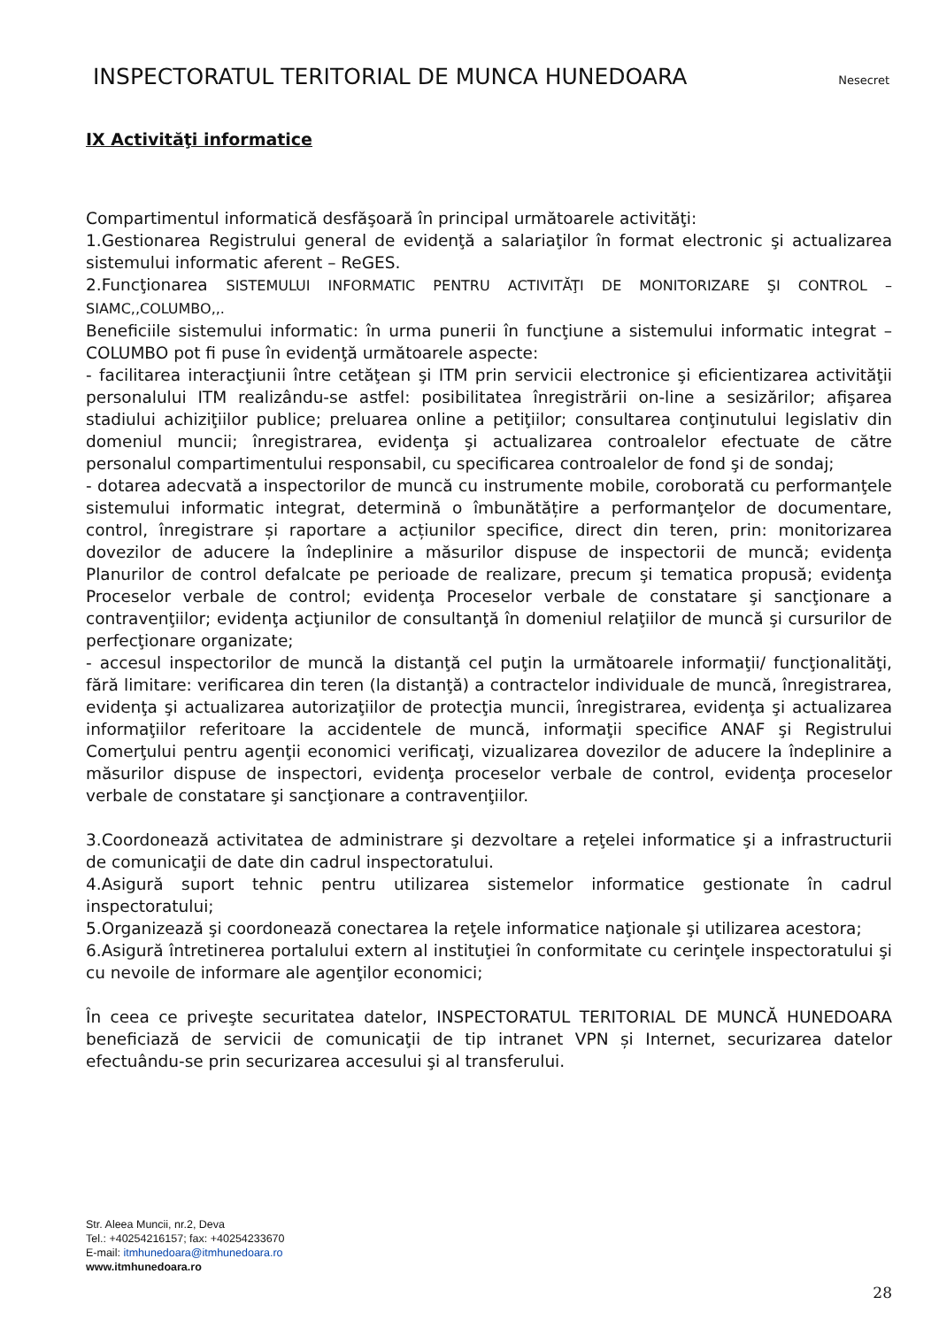INSPECTORATUL TERITORIAL DE MUNCA HUNEDOARA Nesecret
IX Activităţi informatice
Compartimentul informatică desfăşoară în principal următoarele activităţi:
1.Gestionarea Registrului general de evidenţă a salariaţilor în format electronic şi actualizarea sistemului informatic aferent – ReGES.
2.Funcţionarea SISTEMULUI INFORMATIC PENTRU ACTIVITĂŢI DE MONITORIZARE ŞI CONTROL – SIAMC,,COLUMBO,,.
Beneficiile sistemului informatic: în urma punerii în funcţiune a sistemului informatic integrat – COLUMBO pot fi puse în evidenţă următoarele aspecte:
- facilitarea interacţiunii între cetăţean şi ITM prin servicii electronice şi eficientizarea activităţii personalului ITM realizându-se astfel: posibilitatea înregistrării on-line a sesizărilor; afişarea stadiului achiziţiilor publice; preluarea online a petiţiilor; consultarea conţinutului legislativ din domeniul muncii; înregistrarea, evidenţa şi actualizarea controalelor efectuate de către personalul compartimentului responsabil, cu specificarea controalelor de fond şi de sondaj;
- dotarea adecvată a inspectorilor de muncă cu instrumente mobile, coroborată cu performanţele sistemului informatic integrat, determină o îmbunătățire a performanţelor de documentare, control, înregistrare și raportare a acțiunilor specifice, direct din teren, prin: monitorizarea dovezilor de aducere la îndeplinire a măsurilor dispuse de inspectorii de muncă; evidenţa Planurilor de control defalcate pe perioade de realizare, precum şi tematica propusă; evidenţa Proceselor verbale de control; evidenţa Proceselor verbale de constatare şi sancţionare a contravenţiilor; evidenţa acţiunilor de consultanţă în domeniul relaţiilor de muncă şi cursurilor de perfecţionare organizate;
- accesul inspectorilor de muncă la distanţă cel puţin la următoarele informaţii/ funcţionalităţi, fără limitare: verificarea din teren (la distanţă) a contractelor individuale de muncă, înregistrarea, evidenţa şi actualizarea autorizaţiilor de protecţia muncii, înregistrarea, evidenţa şi actualizarea informaţiilor referitoare la accidentele de muncă, informaţii specifice ANAF şi Registrului Comerţului pentru agenţii economici verificaţi, vizualizarea dovezilor de aducere la îndeplinire a măsurilor dispuse de inspectori, evidenţa proceselor verbale de control, evidenţa proceselor verbale de constatare şi sancţionare a contravenţiilor.
3.Coordonează activitatea de administrare şi dezvoltare a reţelei informatice şi a infrastructurii de comunicaţii de date din cadrul inspectoratului.
4.Asigură suport tehnic pentru utilizarea sistemelor informatice gestionate în cadrul inspectoratului;
5.Organizează şi coordonează conectarea la reţele informatice naţionale şi utilizarea acestora;
6.Asigură întretinerea portalului extern al instituţiei în conformitate cu cerinţele inspectoratului şi cu nevoile de informare ale agenţilor economici;
În ceea ce priveşte securitatea datelor, INSPECTORATUL TERITORIAL DE MUNCĂ HUNEDOARA beneficiază de servicii de comunicaţii de tip intranet VPN și Internet, securizarea datelor efectuându-se prin securizarea accesului şi al transferului.
Str. Aleea Muncii, nr.2, Deva
Tel.: +40254216157; fax: +40254233670
E-mail: itmhunedoara@itmhunedoara.ro
www.itmhunedoara.ro
28